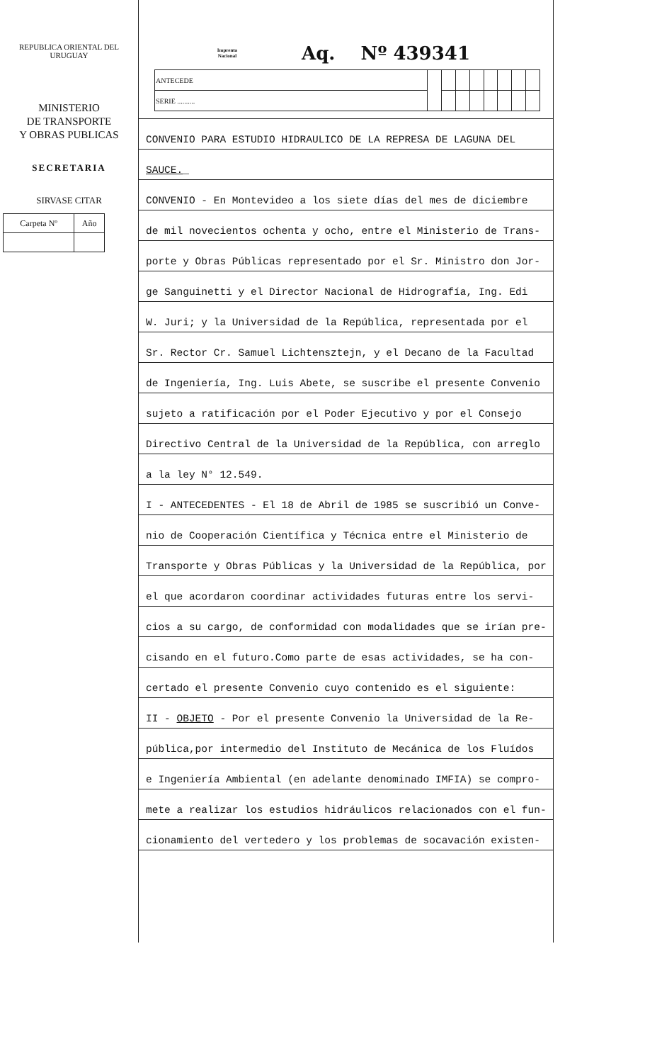REPUBLICA ORIENTAL DEL URUGUAY
MINISTERIO
DE TRANSPORTE
Y OBRAS PUBLICAS
SECRETARIA
SIRVASE CITAR
| Carpeta Nº | Año |
| --- | --- |
Imprenta Nacional
Aq. Nº 439341
| ANTECEDE | | | | | | | | |
| SERIE .......... | | | | | | | | |
CONVENIO PARA ESTUDIO HIDRAULICO DE LA REPRESA DE LAGUNA DEL
SAUCE._
CONVENIO - En Montevideo a los siete días del mes de diciembre
de mil novecientos ochenta y ocho, entre el Ministerio de Trans-
porte y Obras Públicas representado por el Sr. Ministro don Jor-
ge Sanguinetti y el Director Nacional de Hidrografía, Ing. Edi
W. Juri; y la Universidad de la República, representada por el
Sr. Rector Cr. Samuel Lichtensztejn, y el Decano de la Facultad
de Ingeniería, Ing. Luis Abete, se suscribe el presente Convenio
sujeto a ratificación por el Poder Ejecutivo y por el Consejo
Directivo Central de la Universidad de la República, con arreglo
a la ley N° 12.549.
I - ANTECEDENTES - El 18 de Abril de 1985 se suscribió un Conve-
nio de Cooperación Científica y Técnica entre el Ministerio de
Transporte y Obras Públicas y la Universidad de la República, por
el que acordaron coordinar actividades futuras entre los servi-
cios a su cargo, de conformidad con modalidades que se irían pre-
cisando en el futuro.Como parte de esas actividades, se ha con-
certado el presente Convenio cuyo contenido es el siguiente:
II - OBJETO - Por el presente Convenio la Universidad de la Re-
pública,por intermedio del Instituto de Mecánica de los Fluídos
e Ingeniería Ambiental (en adelante denominado IMFIA) se compro-
mete a realizar los estudios hidráulicos relacionados con el fun-
cionamiento del vertedero y los problemas de socavación existen-